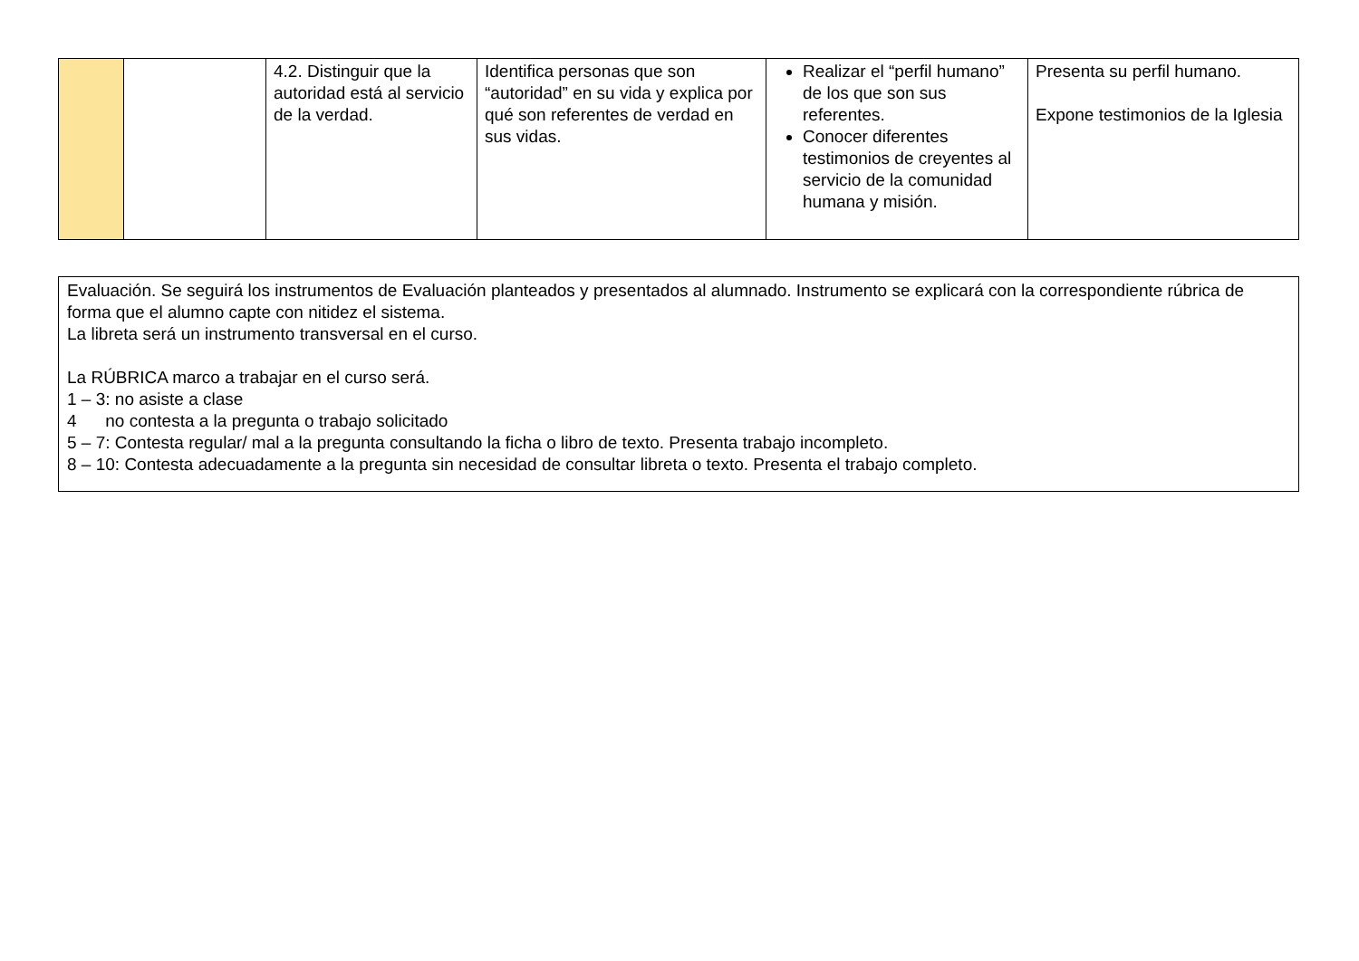| | | 4.2. Distinguir que la autoridad está al servicio de la verdad. | Identifica personas que son “autoridad” en su vida y explica por qué son referentes de verdad en sus vidas. | Realizar el “perfil humano” de los que son sus referentes. Conocer diferentes testimonios de creyentes al servicio de la comunidad humana y misión. | Presenta su perfil humano. Expone testimonios de la Iglesia |
Evaluación. Se seguirá los instrumentos de Evaluación planteados y presentados al alumnado. Instrumento se explicará con la correspondiente rúbrica de forma que el alumno capte con nitidez el sistema.
La libreta será un instrumento transversal en el curso.
La RÚBRICA marco a trabajar en el curso será.
1 – 3: no asiste a clase
4 no contesta a la pregunta o trabajo solicitado
5 – 7: Contesta regular/ mal a la pregunta consultando la ficha o libro de texto. Presenta trabajo incompleto.
8 – 10: Contesta adecuadamente a la pregunta sin necesidad de consultar libreta o texto. Presenta el trabajo completo.